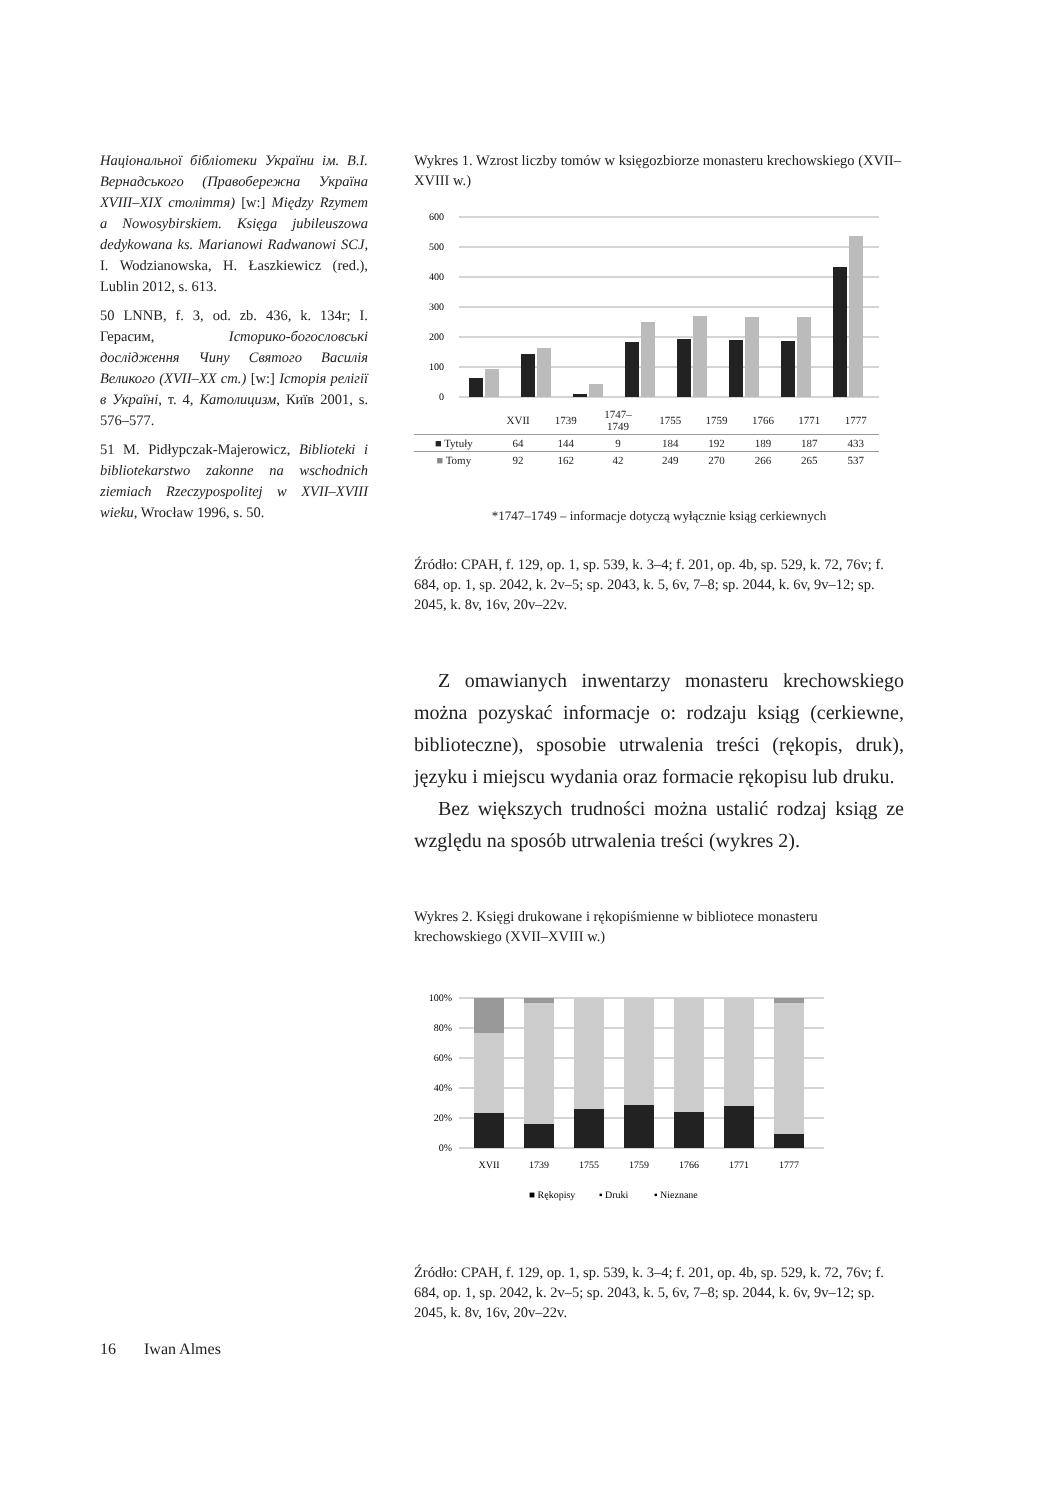Національної бібліотеки України ім. В.І. Вернадського (Правобережна Україна XVIII–XIX століття) [w:] Między Rzymem a Nowosybirskiem. Księga jubileuszowa dedykowana ks. Marianowi Radwanowi SCJ, I. Wodzianowska, H. Łaszkiewicz (red.), Lublin 2012, s. 613.
50 LNNB, f. 3, od. zb. 436, k. 134r; I. Герасим, Історико-богословські дослідження Чину Святого Василія Великого (XVII–XX ст.) [w:] Історія релігії в Україні, т. 4, Католицизм, Київ 2001, s. 576–577.
51 M. Pidłypczak-Majerowicz, Biblioteki i bibliotekarstwo zakonne na wschodnich ziemiach Rzeczypospolitej w XVII–XVIII wieku, Wrocław 1996, s. 50.
Wykres 1. Wzrost liczby tomów w księgozbiorze monasteru krechowskiego (XVII–XVIII w.)
600
500
400
300
200
100
0
| | XVII | 1739 | 1747– 1749 | 1755 | 1759 | 1766 | 1771 | 1777 |
| ■ Tytuły | 64 | 144 | 9 | 184 | 192 | 189 | 187 | 433 |
| ■ Tomy | 92 | 162 | 42 | 249 | 270 | 266 | 265 | 537 |
*1747–1749 – informacje dotyczą wyłącznie ksiąg cerkiewnych
Źródło: CPAH, f. 129, op. 1, sp. 539, k. 3–4; f. 201, op. 4b, sp. 529, k. 72, 76v; f. 684, op. 1, sp. 2042, k. 2v–5; sp. 2043, k. 5, 6v, 7–8; sp. 2044, k. 6v, 9v–12; sp. 2045, k. 8v, 16v, 20v–22v.
Z omawianych inwentarzy monasteru krechowskiego można pozyskać informacje o: rodzaju ksiąg (cerkiewne, biblioteczne), sposobie utrwalenia treści (rękopis, druk), języku i miejscu wydania oraz formacie rękopisu lub druku.
Bez większych trudności można ustalić rodzaj ksiąg ze względu na sposób utrwalenia treści (wykres 2).
Wykres 2. Księgi drukowane i rękopiśmienne w bibliotece monasteru krechowskiego (XVII–XVIII w.)
100%
80%
60%
40%
20%
0%
XVII
1739
1755
1759
1766
1771
1777
■ Rękopisy
▪ Druki
▪ Nieznane
Źródło: CPAH, f. 129, op. 1, sp. 539, k. 3–4; f. 201, op. 4b, sp. 529, k. 72, 76v; f. 684, op. 1, sp. 2042, k. 2v–5; sp. 2043, k. 5, 6v, 7–8; sp. 2044, k. 6v, 9v–12; sp. 2045, k. 8v, 16v, 20v–22v.
16 Iwan Almes